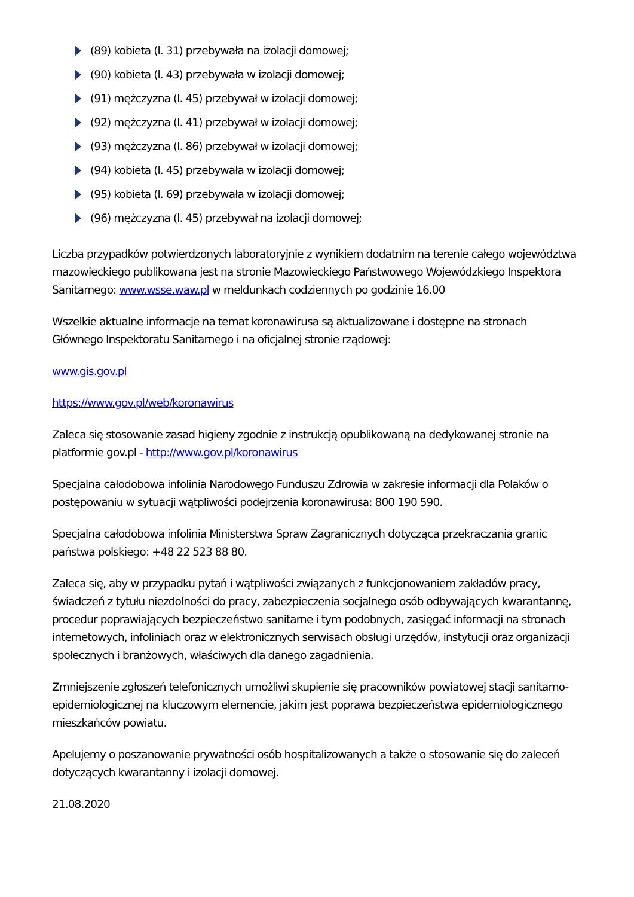(89) kobieta (l. 31) przebywała na izolacji domowej;
(90) kobieta (l. 43) przebywała w izolacji domowej;
(91) mężczyzna (l. 45) przebywał w izolacji domowej;
(92) mężczyzna (l. 41) przebywał w izolacji domowej;
(93) mężczyzna (l. 86) przebywał w izolacji domowej;
(94) kobieta (l. 45) przebywała w izolacji domowej;
(95) kobieta (l. 69) przebywała w izolacji domowej;
(96) mężczyzna (l. 45) przebywał na izolacji domowej;
Liczba przypadków potwierdzonych laboratoryjnie z wynikiem dodatnim na terenie całego województwa mazowieckiego publikowana jest na stronie Mazowieckiego Państwowego Wojewódzkiego Inspektora Sanitarnego: www.wsse.waw.pl w meldunkach codziennych po godzinie 16.00
Wszelkie aktualne informacje na temat koronawirusa są aktualizowane i dostępne na stronach Głównego Inspektoratu Sanitarnego i na oficjalnej stronie rządowej:
www.gis.gov.pl
https://www.gov.pl/web/koronawirus
Zaleca się stosowanie zasad higieny zgodnie z instrukcją opublikowaną na dedykowanej stronie na platformie gov.pl - http://www.gov.pl/koronawirus
Specjalna całodobowa infolinia Narodowego Funduszu Zdrowia w zakresie informacji dla Polaków o postępowaniu w sytuacji wątpliwości podejrzenia koronawirusa: 800 190 590.
Specjalna całodobowa infolinia Ministerstwa Spraw Zagranicznych dotycząca przekraczania granic państwa polskiego: +48 22 523 88 80.
Zaleca się, aby w przypadku pytań i wątpliwości związanych z funkcjonowaniem zakładów pracy, świadczeń z tytułu niezdolności do pracy, zabezpieczenia socjalnego osób odbywających kwarantannę, procedur poprawiających bezpieczeństwo sanitarne i tym podobnych, zasięgać informacji na stronach internetowych, infoliniach oraz w elektronicznych serwisach obsługi urzędów, instytucji oraz organizacji społecznych i branżowych, właściwych dla danego zagadnienia.
Zmniejszenie zgłoszeń telefonicznych umożliwi skupienie się pracowników powiatowej stacji sanitarno-epidemiologicznej na kluczowym elemencie, jakim jest poprawa bezpieczeństwa epidemiologicznego mieszkańców powiatu.
Apelujemy o poszanowanie prywatności osób hospitalizowanych a także o stosowanie się do zaleceń dotyczących kwarantanny i izolacji domowej.
21.08.2020